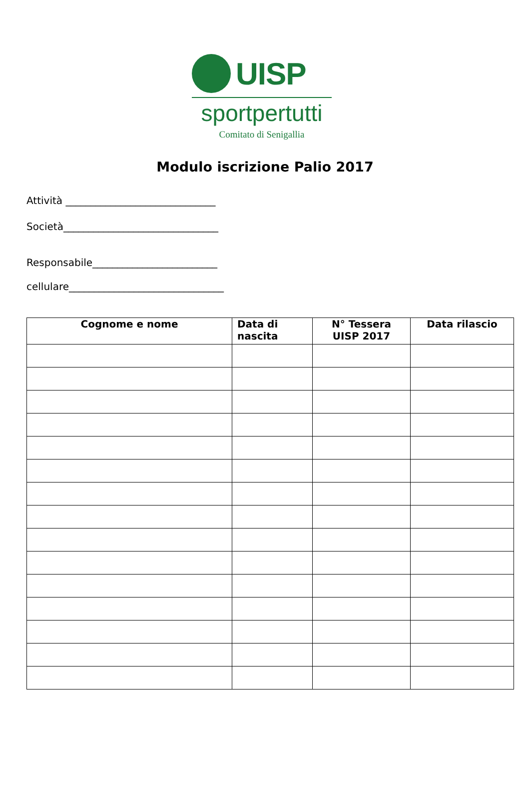UISP
sportpertutti
Comitato di Senigallia
Modulo iscrizione Palio 2017
Attività ______________________________
Società_______________________________
Responsabile_________________________
cellulare_______________________________
| Cognome e nome | Data di nascita | N° Tessera UISP 2017 | Data rilascio |
| --- | --- | --- | --- |